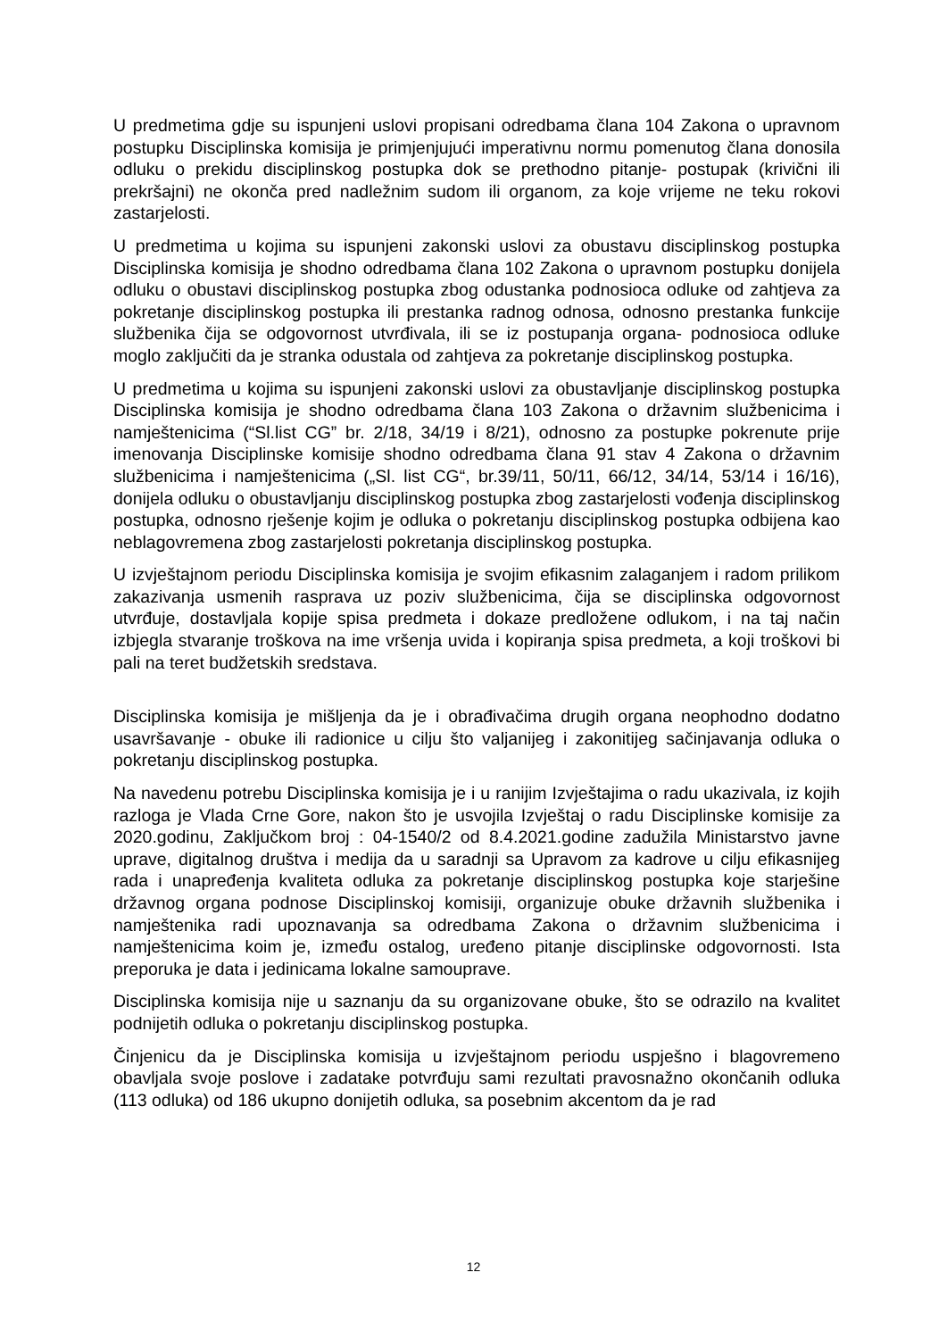U predmetima gdje su ispunjeni uslovi propisani odredbama člana 104 Zakona o upravnom postupku Disciplinska komisija je primjenjujući imperativnu normu pomenutog člana donosila odluku o prekidu disciplinskog postupka dok se prethodno pitanje- postupak (krivični ili prekršajni) ne okonča pred nadležnim sudom ili organom, za koje vrijeme ne teku rokovi zastarjelosti.
U predmetima u kojima su ispunjeni zakonski uslovi za obustavu disciplinskog postupka Disciplinska komisija je shodno odredbama člana 102 Zakona o upravnom postupku donijela odluku o obustavi disciplinskog postupka zbog odustanka podnosioca odluke od zahtjeva za pokretanje disciplinskog postupka ili prestanka radnog odnosa, odnosno prestanka funkcije službenika čija se odgovornost utvrđivala, ili se iz postupanja organa- podnosioca odluke moglo zaključiti da je stranka odustala od zahtjeva za pokretanje disciplinskog postupka.
U predmetima u kojima su ispunjeni zakonski uslovi za obustavljanje disciplinskog postupka Disciplinska komisija je shodno odredbama člana 103 Zakona o državnim službenicima i namještenicima (“Sl.list CG” br. 2/18, 34/19 i 8/21), odnosno za postupke pokrenute prije imenovanja Disciplinske komisije shodno odredbama člana 91 stav 4 Zakona o državnim službenicima i namještenicima („Sl. list CG“, br.39/11, 50/11, 66/12, 34/14, 53/14 i 16/16), donijela odluku o obustavljanju disciplinskog postupka zbog zastarjelosti vođenja disciplinskog postupka, odnosno rješenje kojim je odluka o pokretanju disciplinskog postupka odbijena kao neblagovremena zbog zastarjelosti pokretanja disciplinskog postupka.
U izvještajnom periodu Disciplinska komisija je svojim efikasnim zalaganjem i radom prilikom zakazivanja usmenih rasprava uz poziv službenicima, čija se disciplinska odgovornost utvrđuje, dostavljala kopije spisa predmeta i dokaze predložene odlukom, i na taj način izbjegla stvaranje troškova na ime vršenja uvida i kopiranja spisa predmeta, a koji troškovi bi pali na teret budžetskih sredstava.
Disciplinska komisija je mišljenja da je i obrađivačima drugih organa neophodno dodatno usavršavanje - obuke ili radionice u cilju što valjanijeg i zakonitijeg sačinjavanja odluka o pokretanju disciplinskog postupka.
Na navedenu potrebu Disciplinska komisija je i u ranijim Izvještajima o radu ukazivala, iz kojih razloga je Vlada Crne Gore, nakon što je usvojila Izvještaj o radu Disciplinske komisije za 2020.godinu, Zaključkom broj : 04-1540/2 od 8.4.2021.godine zadužila Ministarstvo javne uprave, digitalnog društva i medija da u saradnji sa Upravom za kadrove u cilju efikasnijeg rada i unapređenja kvaliteta odluka za pokretanje disciplinskog postupka koje starješine državnog organa podnose Disciplinskoj komisiji, organizuje obuke državnih službenika i namještenika radi upoznavanja sa odredbama Zakona o državnim službenicima i namještenicima koim je, između ostalog, uređeno pitanje disciplinske odgovornosti. Ista preporuka je data i jedinicama lokalne samouprave.
Disciplinska komisija nije u saznanju da su organizovane obuke, što se odrazilo na kvalitet podnijetih odluka o pokretanju disciplinskog postupka.
Činjenicu da je Disciplinska komisija u izvještajnom periodu uspješno i blagovremeno obavljala svoje poslove i zadatake potvrđuju sami rezultati pravosnažno okončanih odluka (113 odluka) od 186 ukupno donijetih odluka, sa posebnim akcentom da je rad
12